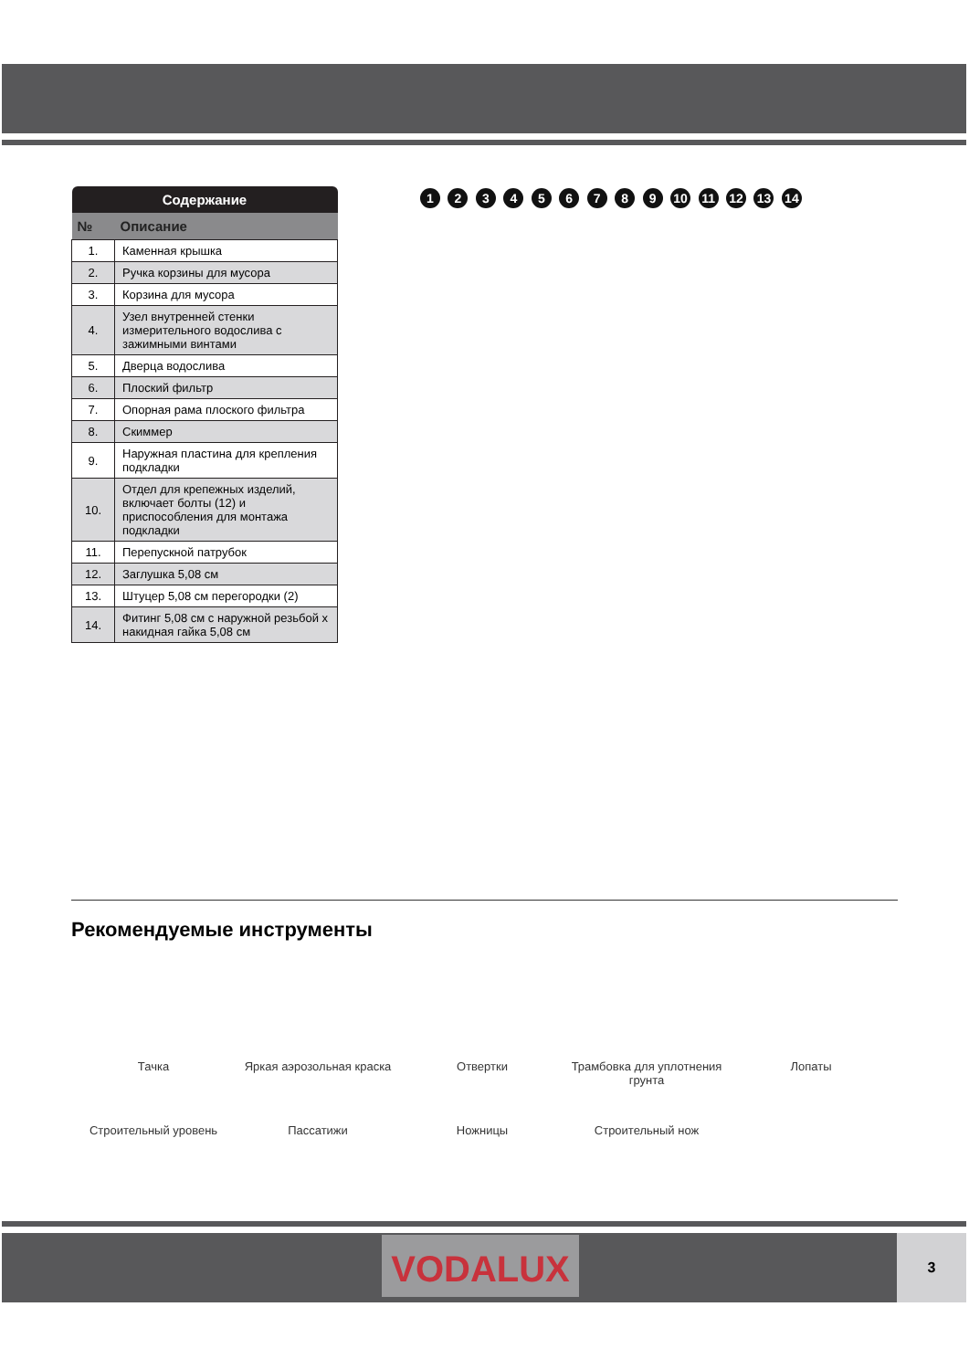| Содержание | |
| --- | --- |
| № | Описание |
| 1. | Каменная крышка |
| 2. | Ручка корзины для мусора |
| 3. | Корзина для мусора |
| 4. | Узел внутренней стенки измерительного водослива с зажимными винтами |
| 5. | Дверца водослива |
| 6. | Плоский фильтр |
| 7. | Опорная рама плоского фильтра |
| 8. | Скиммер |
| 9. | Наружная пластина для крепления подкладки |
| 10. | Отдел для крепежных изделий, включает болты (12) и приспособления для монтажа подкладки |
| 11. | Перепускной патрубок |
| 12. | Заглушка 5,08 см |
| 13. | Штуцер 5,08 см перегородки (2) |
| 14. | Фитинг 5,08 см с наружной резьбой х накидная гайка 5,08 см |
1 2 3 4 5 6 7 8 9 10 11 12 13 14
Рекомендуемые инструменты
Тачка
Яркая аэрозольная краска
Отвертки
Трамбовка для уплотнения грунта
Лопаты
Строительный уровень
Пассатижи
Ножницы
Строительный нож
VODALUX 3